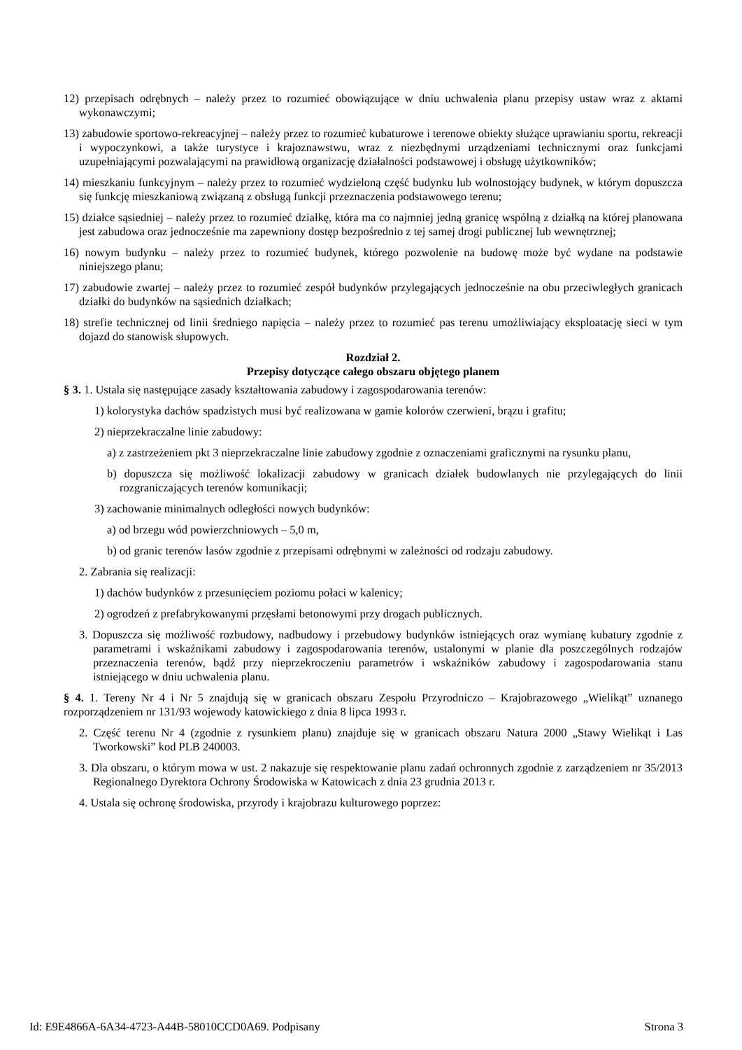12) przepisach odrębnych – należy przez to rozumieć obowiązujące w dniu uchwalenia planu przepisy ustaw wraz z aktami wykonawczymi;
13) zabudowie sportowo-rekreacyjnej – należy przez to rozumieć kubaturowe i terenowe obiekty służące uprawianiu sportu, rekreacji i wypoczynkowi, a także turystyce i krajoznawstwu, wraz z niezbędnymi urządzeniami technicznymi oraz funkcjami uzupełniającymi pozwalającymi na prawidłową organizację działalności podstawowej i obsługę użytkowników;
14) mieszkaniu funkcyjnym – należy przez to rozumieć wydzieloną część budynku lub wolnostojący budynek, w którym dopuszcza się funkcję mieszkaniową związaną z obsługą funkcji przeznaczenia podstawowego terenu;
15) działce sąsiedniej – należy przez to rozumieć działkę, która ma co najmniej jedną granicę wspólną z działką na której planowana jest zabudowa oraz jednocześnie ma zapewniony dostęp bezpośrednio z tej samej drogi publicznej lub wewnętrznej;
16) nowym budynku – należy przez to rozumieć budynek, którego pozwolenie na budowę może być wydane na podstawie niniejszego planu;
17) zabudowie zwartej – należy przez to rozumieć zespół budynków przylegających jednocześnie na obu przeciwległych granicach działki do budynków na sąsiednich działkach;
18) strefie technicznej od linii średniego napięcia – należy przez to rozumieć pas terenu umożliwiający eksploatację sieci w tym dojazd do stanowisk słupowych.
Rozdział 2.
Przepisy dotyczące całego obszaru objętego planem
§ 3. 1. Ustala się następujące zasady kształtowania zabudowy i zagospodarowania terenów:
1) kolorystyka dachów spadzistych musi być realizowana w gamie kolorów czerwieni, brązu i grafitu;
2) nieprzekraczalne linie zabudowy:
a) z zastrzeżeniem pkt 3 nieprzekraczalne linie zabudowy zgodnie z oznaczeniami graficznymi na rysunku planu,
b) dopuszcza się możliwość lokalizacji zabudowy w granicach działek budowlanych nie przylegających do linii rozgraniczających terenów komunikacji;
3) zachowanie minimalnych odległości nowych budynków:
a) od brzegu wód powierzchniowych – 5,0 m,
b) od granic terenów lasów zgodnie z przepisami odrębnymi w zależności od rodzaju zabudowy.
2. Zabrania się realizacji:
1) dachów budynków z przesunięciem poziomu połaci w kalenicy;
2) ogrodzeń z prefabrykowanymi przęsłami betonowymi przy drogach publicznych.
3. Dopuszcza się możliwość rozbudowy, nadbudowy i przebudowy budynków istniejących oraz wymianę kubatury zgodnie z parametrami i wskaźnikami zabudowy i zagospodarowania terenów, ustalonymi w planie dla poszczególnych rodzajów przeznaczenia terenów, bądź przy nieprzekroczeniu parametrów i wskaźników zabudowy i zagospodarowania stanu istniejącego w dniu uchwalenia planu.
§ 4. 1. Tereny Nr 4 i Nr 5 znajdują się w granicach obszaru Zespołu Przyrodniczo – Krajobrazowego „Wielikąt” uznanego rozporządzeniem nr 131/93 wojewody katowickiego z dnia 8 lipca 1993 r.
2. Część terenu Nr 4 (zgodnie z rysunkiem planu) znajduje się w granicach obszaru Natura 2000 „Stawy Wielikąt i Las Tworkowski” kod PLB 240003.
3. Dla obszaru, o którym mowa w ust. 2 nakazuje się respektowanie planu zadań ochronnych zgodnie z zarządzeniem nr 35/2013 Regionalnego Dyrektora Ochrony Środowiska w Katowicach z dnia 23 grudnia 2013 r.
4. Ustala się ochronę środowiska, przyrody i krajobrazu kulturowego poprzez:
Id: E9E4866A-6A34-4723-A44B-58010CCD0A69. Podpisany Strona 3